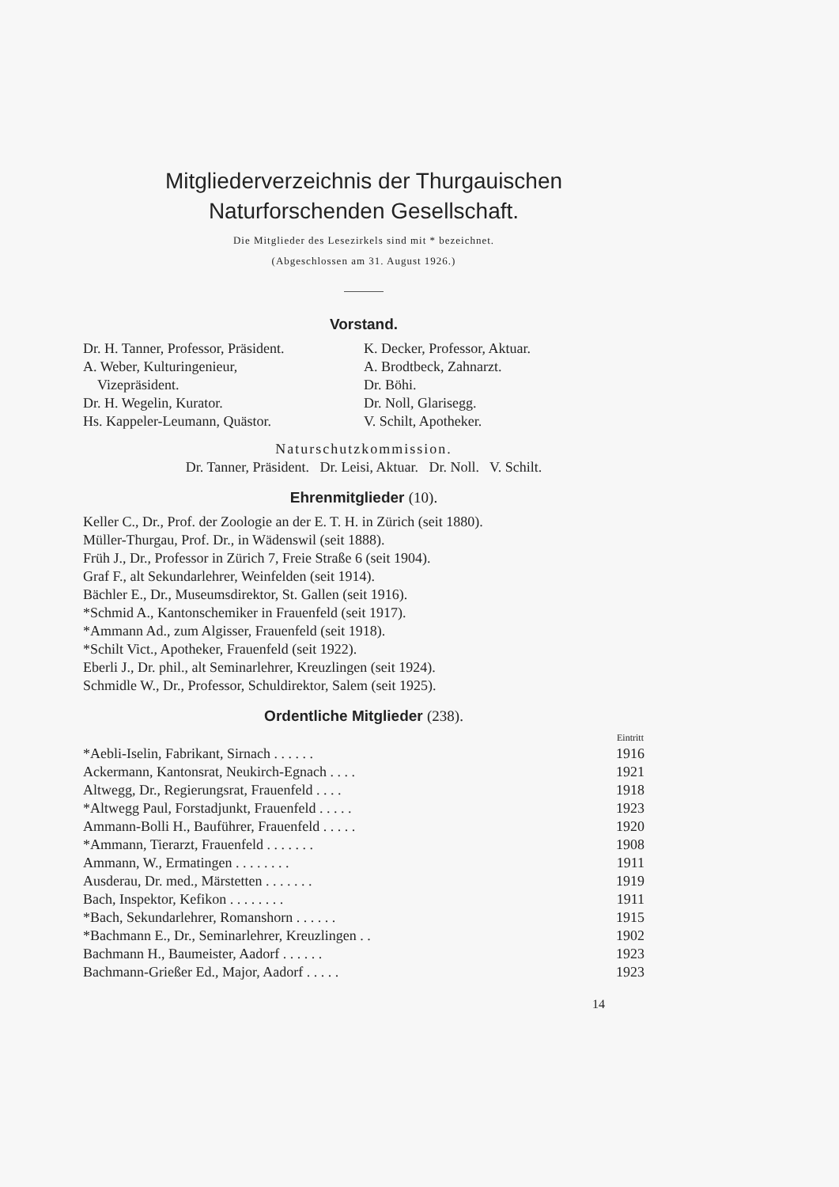Mitgliederverzeichnis der Thurgauischen
Naturforschenden Gesellschaft.
Die Mitglieder des Lesezirkels sind mit * bezeichnet.
(Abgeschlossen am 31. August 1926.)
Vorstand.
Dr. H. Tanner, Professor, Präsident.
A. Weber, Kulturingenieur,
Vizepräsident.
Dr. H. Wegelin, Kurator.
Hs. Kappeler-Leumann, Quästor.
K. Decker, Professor, Aktuar.
A. Brodtbeck, Zahnarzt.
Dr. Böhi.
Dr. Noll, Glarisegg.
V. Schilt, Apotheker.
Naturschutzkommission.
Dr. Tanner, Präsident. Dr. Leisi, Aktuar. Dr. Noll. V. Schilt.
Ehrenmitglieder (10).
Keller C., Dr., Prof. der Zoologie an der E. T. H. in Zürich (seit 1880).
Müller-Thurgau, Prof. Dr., in Wädenswil (seit 1888).
Früh J., Dr., Professor in Zürich 7, Freie Straße 6 (seit 1904).
Graf F., alt Sekundarlehrer, Weinfelden (seit 1914).
Bächler E., Dr., Museumsdirektor, St. Gallen (seit 1916).
*Schmid A., Kantonschemiker in Frauenfeld (seit 1917).
*Ammann Ad., zum Algisser, Frauenfeld (seit 1918).
*Schilt Vict., Apotheker, Frauenfeld (seit 1922).
Eberli J., Dr. phil., alt Seminarlehrer, Kreuzlingen (seit 1924).
Schmidle W., Dr., Professor, Schuldirektor, Salem (seit 1925).
Ordentliche Mitglieder (238).
| | Eintritt |
| --- | --- |
| *Aebli-Iselin, Fabrikant, Sirnach . . . . . . | 1916 |
| Ackermann, Kantonsrat, Neukirch-Egnach . . . . | 1921 |
| Altwegg, Dr., Regierungsrat, Frauenfeld . . . . | 1918 |
| *Altwegg Paul, Forstadjunkt, Frauenfeld . . . . . | 1923 |
| Ammann-Bolli H., Bauführer, Frauenfeld . . . . . | 1920 |
| *Ammann, Tierarzt, Frauenfeld . . . . . . . | 1908 |
| Ammann, W., Ermatingen . . . . . . . . | 1911 |
| Ausderau, Dr. med., Märstetten . . . . . . . | 1919 |
| Bach, Inspektor, Kefikon . . . . . . . . | 1911 |
| *Bach, Sekundarlehrer, Romanshorn . . . . . . | 1915 |
| *Bachmann E., Dr., Seminarlehrer, Kreuzlingen . . | 1902 |
| Bachmann H., Baumeister, Aadorf . . . . . . | 1923 |
| Bachmann-Grießer Ed., Major, Aadorf . . . . . | 1923 |
14